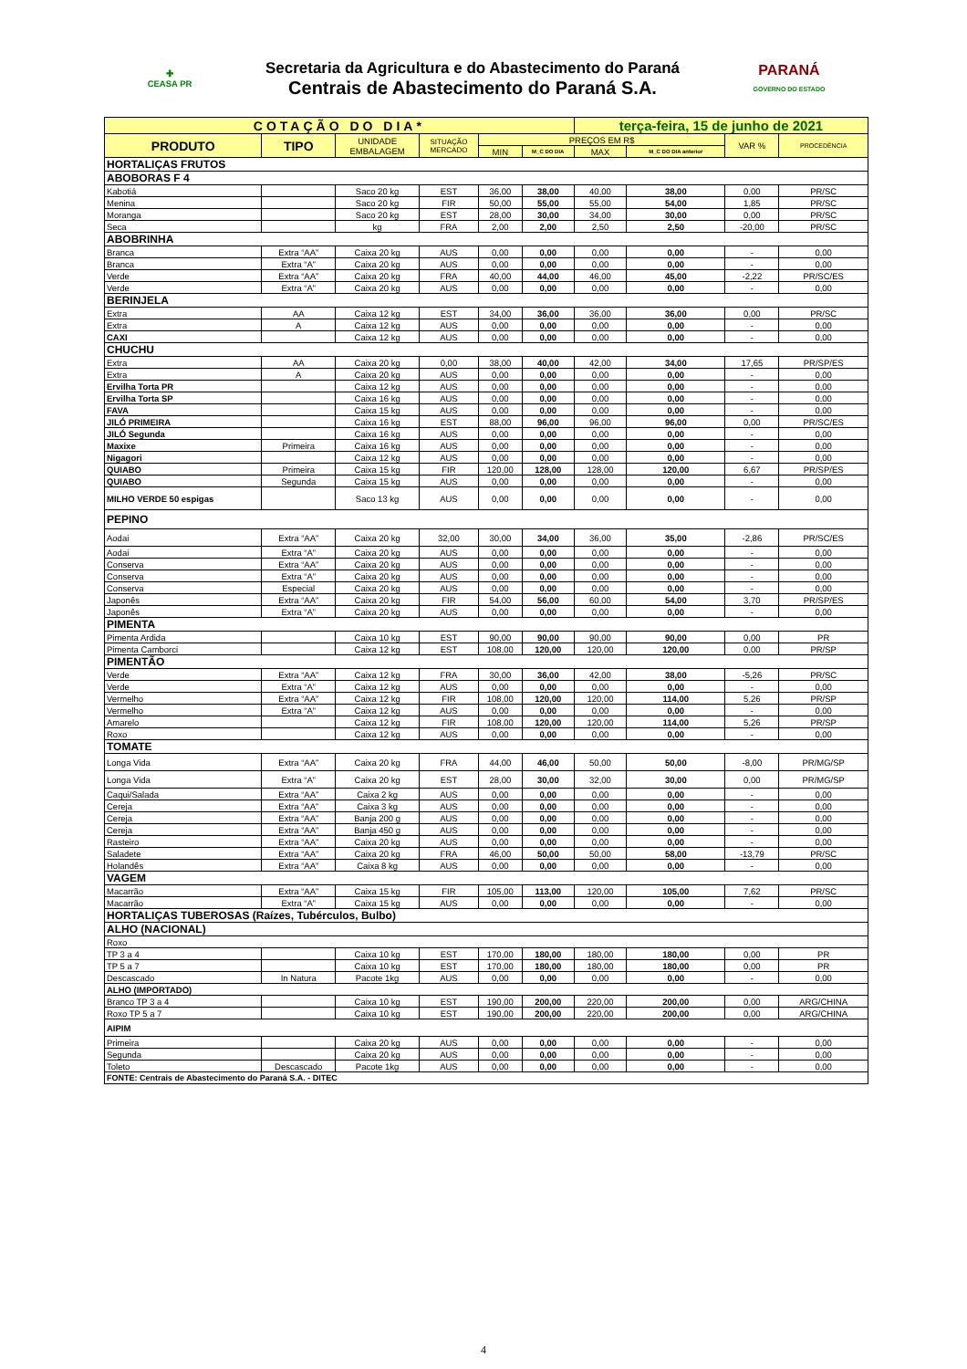| ✚ CEASA PR | Secretaria da Agricultura e do Abastecimento do Paraná Centrais de Abastecimento do Paraná S.A. | PARANÁ GOVERNO DO ESTADO |
| COTAÇÃO DO DIA* | | | | | | terça-feira, 15 de junho de 2021 | | | |
| PRODUTO | TIPO | UNIDADE EMBALAGEM | SITUAÇÃO MERCADO | PREÇOS EM R$ | | | | VAR % | PROCEDÊNCIA |
| | | | | MIN | M_C DO DIA | MAX | M_C DO DIA anterior | | |
| HORTALIÇAS FRUTOS | | | | | | | | | |
| ABOBORAS F 4 | | | | | | | | | |
| Kabotiá | | Saco 20 kg | EST | 36,00 | 38,00 | 40,00 | 38,00 | 0,00 | PR/SC |
| Menina | | Saco 20 kg | FIR | 50,00 | 55,00 | 55,00 | 54,00 | 1,85 | PR/SC |
| Moranga | | Saco 20 kg | EST | 28,00 | 30,00 | 34,00 | 30,00 | 0,00 | PR/SC |
| Seca | | kg | FRA | 2,00 | 2,00 | 2,50 | 2,50 | -20,00 | PR/SC |
| ABOBRINHA | | | | | | | | | |
| Branca | Extra “AA” | Caixa 20 kg | AUS | 0,00 | 0,00 | 0,00 | 0,00 | - | 0,00 |
| Branca | Extra “A” | Caixa 20 kg | AUS | 0,00 | 0,00 | 0,00 | 0,00 | - | 0,00 |
| Verde | Extra “AA” | Caixa 20 kg | FRA | 40,00 | 44,00 | 46,00 | 45,00 | -2,22 | PR/SC/ES |
| Verde | Extra “A” | Caixa 20 kg | AUS | 0,00 | 0,00 | 0,00 | 0,00 | - | 0,00 |
| BERINJELA | | | | | | | | | |
| Extra | AA | Caixa 12 kg | EST | 34,00 | 36,00 | 36,00 | 36,00 | 0,00 | PR/SC |
| Extra | A | Caixa 12 kg | AUS | 0,00 | 0,00 | 0,00 | 0,00 | - | 0,00 |
| CAXI | | Caixa 12 kg | AUS | 0,00 | 0,00 | 0,00 | 0,00 | - | 0,00 |
| CHUCHU | | | | | | | | | |
| Extra | AA | Caixa 20 kg | 0,00 | 38,00 | 40,00 | 42,00 | 34,00 | 17,65 | PR/SP/ES |
| Extra | A | Caixa 20 kg | AUS | 0,00 | 0,00 | 0,00 | 0,00 | - | 0,00 |
| Ervilha Torta PR | | Caixa 12 kg | AUS | 0,00 | 0,00 | 0,00 | 0,00 | - | 0,00 |
| Ervilha Torta SP | | Caixa 16 kg | AUS | 0,00 | 0,00 | 0,00 | 0,00 | - | 0,00 |
| FAVA | | Caixa 15 kg | AUS | 0,00 | 0,00 | 0,00 | 0,00 | - | 0,00 |
| JILÓ PRIMEIRA | | Caixa 16 kg | EST | 88,00 | 96,00 | 96,00 | 96,00 | 0,00 | PR/SC/ES |
| JILÓ Segunda | | Caixa 16 kg | AUS | 0,00 | 0,00 | 0,00 | 0,00 | - | 0,00 |
| Maxixe | Primeira | Caixa 16 kg | AUS | 0,00 | 0,00 | 0,00 | 0,00 | - | 0,00 |
| Nigagori | | Caixa 12 kg | AUS | 0,00 | 0,00 | 0,00 | 0,00 | - | 0,00 |
| QUIABO | Primeira | Caixa 15 kg | FIR | 120,00 | 128,00 | 128,00 | 120,00 | 6,67 | PR/SP/ES |
| QUIABO | Segunda | Caixa 15 kg | AUS | 0,00 | 0,00 | 0,00 | 0,00 | - | 0,00 |
| MILHO VERDE 50 espigas | | Saco 13 kg | AUS | 0,00 | 0,00 | 0,00 | 0,00 | - | 0,00 |
| PEPINO | | | | | | | | | |
| Aodai | Extra “AA” | Caixa 20 kg | 32,00 | 30,00 | 34,00 | 36,00 | 35,00 | -2,86 | PR/SC/ES |
| Aodai | Extra “A” | Caixa 20 kg | AUS | 0,00 | 0,00 | 0,00 | 0,00 | - | 0,00 |
| Conserva | Extra “AA” | Caixa 20 kg | AUS | 0,00 | 0,00 | 0,00 | 0,00 | - | 0,00 |
| Conserva | Extra “A” | Caixa 20 kg | AUS | 0,00 | 0,00 | 0,00 | 0,00 | - | 0,00 |
| Conserva | Especial | Caixa 20 kg | AUS | 0,00 | 0,00 | 0,00 | 0,00 | - | 0,00 |
| Japonês | Extra “AA” | Caixa 20 kg | FIR | 54,00 | 56,00 | 60,00 | 54,00 | 3,70 | PR/SP/ES |
| Japonês | Extra “A” | Caixa 20 kg | AUS | 0,00 | 0,00 | 0,00 | 0,00 | - | 0,00 |
| PIMENTA | | | | | | | | | |
| Pimenta Ardida | | Caixa 10 kg | EST | 90,00 | 90,00 | 90,00 | 90,00 | 0,00 | PR |
| Pimenta Camborci | | Caixa 12 kg | EST | 108,00 | 120,00 | 120,00 | 120,00 | 0,00 | PR/SP |
| PIMENTÃO | | | | | | | | | |
| Verde | Extra “AA” | Caixa 12 kg | FRA | 30,00 | 36,00 | 42,00 | 38,00 | -5,26 | PR/SC |
| Verde | Extra “A” | Caixa 12 kg | AUS | 0,00 | 0,00 | 0,00 | 0,00 | - | 0,00 |
| Vermelho | Extra “AA” | Caixa 12 kg | FIR | 108,00 | 120,00 | 120,00 | 114,00 | 5,26 | PR/SP |
| Vermelho | Extra “A” | Caixa 12 kg | AUS | 0,00 | 0,00 | 0,00 | 0,00 | - | 0,00 |
| Amarelo | | Caixa 12 kg | FIR | 108,00 | 120,00 | 120,00 | 114,00 | 5,26 | PR/SP |
| Roxo | | Caixa 12 kg | AUS | 0,00 | 0,00 | 0,00 | 0,00 | - | 0,00 |
| TOMATE | | | | | | | | | |
| Longa Vida | Extra “AA” | Caixa 20 kg | FRA | 44,00 | 46,00 | 50,00 | 50,00 | -8,00 | PR/MG/SP |
| Longa Vida | Extra “A” | Caixa 20 kg | EST | 28,00 | 30,00 | 32,00 | 30,00 | 0,00 | PR/MG/SP |
| Caqui/Salada | Extra “AA” | Caixa 2 kg | AUS | 0,00 | 0,00 | 0,00 | 0,00 | - | 0,00 |
| Cereja | Extra “AA” | Caixa 3 kg | AUS | 0,00 | 0,00 | 0,00 | 0,00 | - | 0,00 |
| Cereja | Extra “AA” | Banja 200 g | AUS | 0,00 | 0,00 | 0,00 | 0,00 | - | 0,00 |
| Cereja | Extra “AA” | Banja 450 g | AUS | 0,00 | 0,00 | 0,00 | 0,00 | - | 0,00 |
| Rasteiro | Extra “AA” | Caixa 20 kg | AUS | 0,00 | 0,00 | 0,00 | 0,00 | - | 0,00 |
| Saladete | Extra “AA” | Caixa 20 kg | FRA | 46,00 | 50,00 | 50,00 | 58,00 | -13,79 | PR/SC |
| Holandês | Extra “AA” | Caixa 8 kg | AUS | 0,00 | 0,00 | 0,00 | 0,00 | - | 0,00 |
| VAGEM | | | | | | | | | |
| Macarrão | Extra “AA” | Caixa 15 kg | FIR | 105,00 | 113,00 | 120,00 | 105,00 | 7,62 | PR/SC |
| Macarrão | Extra “A” | Caixa 15 kg | AUS | 0,00 | 0,00 | 0,00 | 0,00 | - | 0,00 |
| HORTALIÇAS TUBEROSAS (Raízes, Tubérculos, Bulbo) | | | | | | | | | |
| ALHO (NACIONAL) | | | | | | | | | |
| Roxo | | | | | | | | | |
| TP 3 a 4 | | Caixa 10 kg | EST | 170,00 | 180,00 | 180,00 | 180,00 | 0,00 | PR |
| TP 5 a 7 | | Caixa 10 kg | EST | 170,00 | 180,00 | 180,00 | 180,00 | 0,00 | PR |
| Descascado | In Natura | Pacote 1kg | AUS | 0,00 | 0,00 | 0,00 | 0,00 | - | 0,00 |
| ALHO (IMPORTADO) | | | | | | | | | |
| Branco TP 3 a 4 | | Caixa 10 kg | EST | 190,00 | 200,00 | 220,00 | 200,00 | 0,00 | ARG/CHINA |
| Roxo TP 5 a 7 | | Caixa 10 kg | EST | 190,00 | 200,00 | 220,00 | 200,00 | 0,00 | ARG/CHINA |
| AIPIM | | | | | | | | | |
| Primeira | | Caixa 20 kg | AUS | 0,00 | 0,00 | 0,00 | 0,00 | - | 0,00 |
| Segunda | | Caixa 20 kg | AUS | 0,00 | 0,00 | 0,00 | 0,00 | - | 0,00 |
| Toleto | Descascado | Pacote 1kg | AUS | 0,00 | 0,00 | 0,00 | 0,00 | - | 0,00 |
| FONTE: Centrais de Abastecimento do Paraná S.A. - DITEC | | | | | | | | | |
4